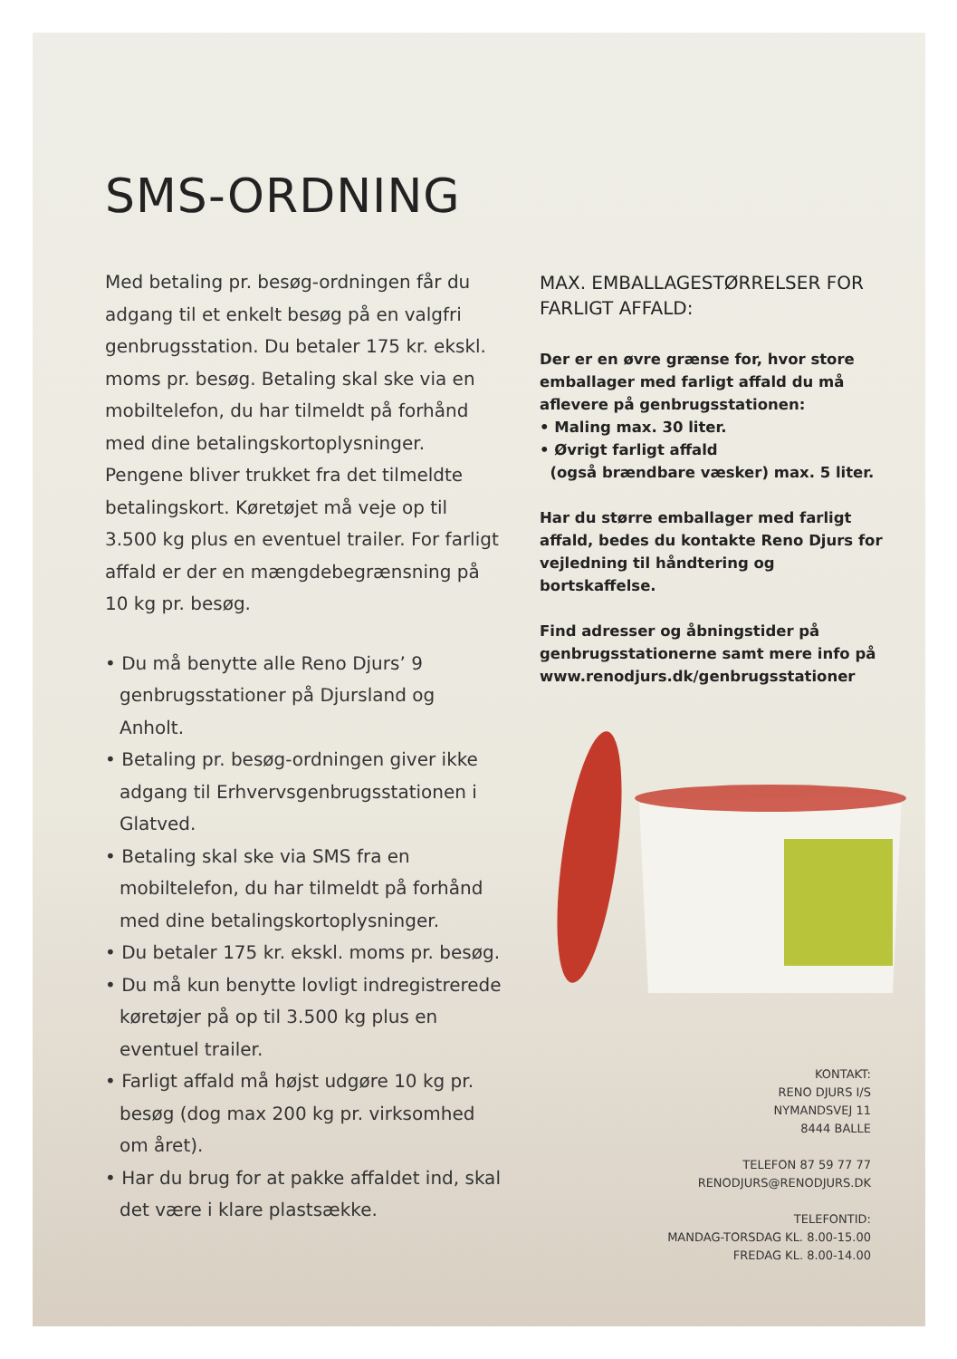SMS-ORDNING
Med betaling pr. besøg-ordningen får du adgang til et enkelt besøg på en valgfri genbrugsstation. Du betaler 175 kr. ekskl. moms pr. besøg. Betaling skal ske via en mobiltelefon, du har tilmeldt på forhånd med dine betalingskortoplysninger. Pengene bliver trukket fra det tilmeldte betalingskort. Køretøjet må veje op til 3.500 kg plus en eventuel trailer. For farligt affald er der en mængdebegrænsning på 10 kg pr. besøg.
• Du må benytte alle Reno Djurs’ 9 genbrugsstationer på Djursland og Anholt.
• Betaling pr. besøg-ordningen giver ikke adgang til Erhvervsgenbrugsstationen i Glatved.
• Betaling skal ske via SMS fra en mobiltelefon, du har tilmeldt på forhånd med dine betalingskortoplysninger.
• Du betaler 175 kr. ekskl. moms pr. besøg.
• Du må kun benytte lovligt indregistrerede køretøjer på op til 3.500 kg plus en eventuel trailer.
• Farligt affald må højst udgøre 10 kg pr. besøg (dog max 200 kg pr. virksomhed om året).
• Har du brug for at pakke affaldet ind, skal det være i klare plastsække.
MAX. EMBALLAGESTØRRELSER FOR FARLIGT AFFALD:
Der er en øvre grænse for, hvor store emballager med farligt affald du må aflevere på genbrugsstationen:
• Maling max. 30 liter.
• Øvrigt farligt affald
(også brændbare væsker) max. 5 liter.
Har du større emballager med farligt affald, bedes du kontakte Reno Djurs for vejledning til håndtering og bortskaffelse.
Find adresser og åbningstider på genbrugsstationerne samt mere info på www.renodjurs.dk/genbrugsstationer
KONTAKT:
RENO DJURS I/S
NYMANDSVEJ 11
8444 BALLE
TELEFON 87 59 77 77
RENODJURS@RENODJURS.DK
TELEFONTID:
MANDAG-TORSDAG KL. 8.00-15.00
FREDAG KL. 8.00-14.00